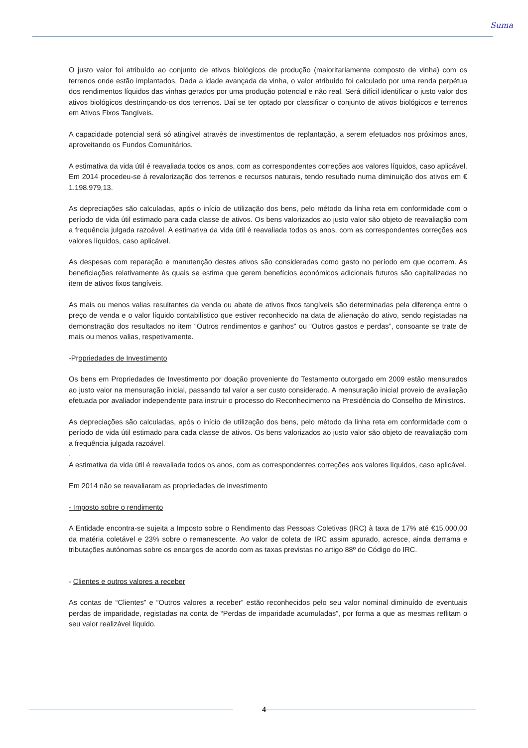Suma
O justo valor foi atribuído ao conjunto de ativos biológicos de produção (maioritariamente composto de vinha) com os terrenos onde estão implantados. Dada a idade avançada da vinha, o valor atribuído foi calculado por uma renda perpétua dos rendimentos líquidos das vinhas gerados por uma produção potencial e não real. Será difícil identificar o justo valor dos ativos biológicos destrinçando-os dos terrenos. Daí se ter optado por classificar o conjunto de ativos biológicos e terrenos em Ativos Fixos Tangíveis.
A capacidade potencial será só atingível através de investimentos de replantação, a serem efetuados nos próximos anos, aproveitando os Fundos Comunitários.
A estimativa da vida útil é reavaliada todos os anos, com as correspondentes correções aos valores líquidos, caso aplicável. Em 2014 procedeu-se á revalorização dos terrenos e recursos naturais, tendo resultado numa diminuição dos ativos em € 1.198.979,13.
As depreciações são calculadas, após o início de utilização dos bens, pelo método da linha reta em conformidade com o período de vida útil estimado para cada classe de ativos. Os bens valorizados ao justo valor são objeto de reavaliação com a frequência julgada razoável. A estimativa da vida útil é reavaliada todos os anos, com as correspondentes correções aos valores líquidos, caso aplicável.
As despesas com reparação e manutenção destes ativos são consideradas como gasto no período em que ocorrem. As beneficiações relativamente às quais se estima que gerem benefícios económicos adicionais futuros são capitalizadas no item de ativos fixos tangíveis.
As mais ou menos valias resultantes da venda ou abate de ativos fixos tangíveis são determinadas pela diferença entre o preço de venda e o valor líquido contabilístico que estiver reconhecido na data de alienação do ativo, sendo registadas na demonstração dos resultados no item “Outros rendimentos e ganhos” ou “Outros gastos e perdas”, consoante se trate de mais ou menos valias, respetivamente.
-Propriedades de Investimento
Os bens em Propriedades de Investimento por doação proveniente do Testamento outorgado em 2009 estão mensurados ao justo valor na mensuração inicial, passando tal valor a ser custo considerado. A mensuração inicial proveio de avaliação efetuada por avaliador independente para instruir o processo do Reconhecimento na Presidência do Conselho de Ministros.
As depreciações são calculadas, após o início de utilização dos bens, pelo método da linha reta em conformidade com o período de vida útil estimado para cada classe de ativos. Os bens valorizados ao justo valor são objeto de reavaliação com a frequência julgada razoável.
.
A estimativa da vida útil é reavaliada todos os anos, com as correspondentes correções aos valores líquidos, caso aplicável.
Em 2014 não se reavaliaram as propriedades de investimento
- Imposto sobre o rendimento
A Entidade encontra-se sujeita a Imposto sobre o Rendimento das Pessoas Coletivas (IRC) à taxa de 17% até €15.000,00 da matéria coletável e 23% sobre o remanescente. Ao valor de coleta de IRC assim apurado, acresce, ainda derrama e tributações autónomas sobre os encargos de acordo com as taxas previstas no artigo 88º do Código do IRC.
- Clientes e outros valores a receber
As contas de “Clientes” e “Outros valores a receber” estão reconhecidos pelo seu valor nominal diminuído de eventuais perdas de imparidade, registadas na conta de “Perdas de imparidade acumuladas”, por forma a que as mesmas reflitam o seu valor realizável líquido.
4